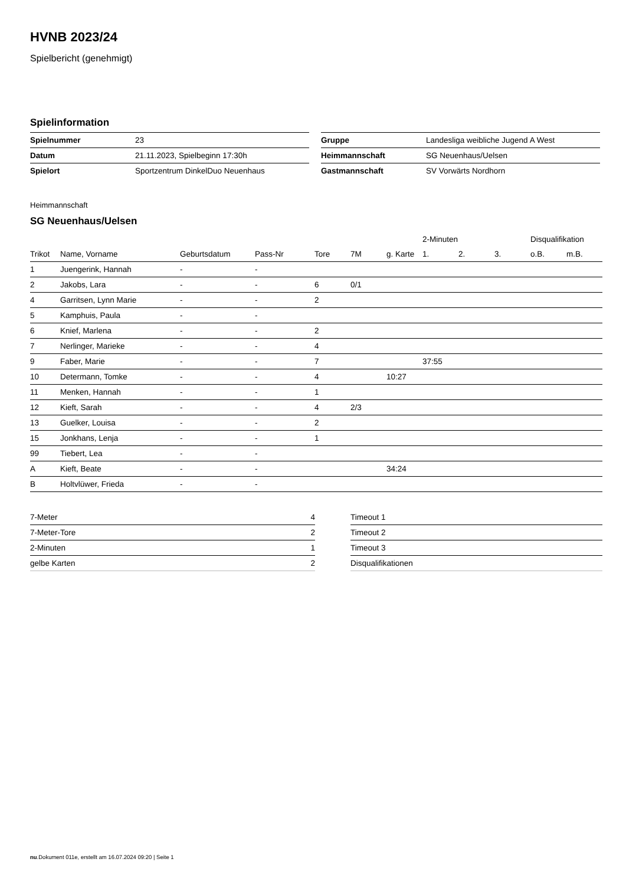HVNB 2023/24
Spielbericht (genehmigt)
Spielinformation
| Spielnummer | 23 |
| Datum | 21.11.2023, Spielbeginn 17:30h |
| Spielort | Sportzentrum DinkelDuo Neuenhaus |
| Gruppe | Landesliga weibliche Jugend A West |
| Heimmannschaft | SG Neuenhaus/Uelsen |
| Gastmannschaft | SV Vorwärts Nordhorn |
Heimmannschaft
SG Neuenhaus/Uelsen
| | | | | | | | 2-Minuten | | | Disqualifikation | |
| --- | --- | --- | --- | --- | --- | --- | --- | --- | --- | --- | --- |
| Trikot | Name, Vorname | Geburtsdatum | Pass-Nr | Tore | 7M | g. Karte | 1. | 2. | 3. | o.B. | m.B. |
| 1 | Juengerink, Hannah | - | - | | | | | | | | |
| 2 | Jakobs, Lara | - | - | 6 | 0/1 | | | | | | |
| 4 | Garritsen, Lynn Marie | - | - | 2 | | | | | | | |
| 5 | Kamphuis, Paula | - | - | | | | | | | | |
| 6 | Knief, Marlena | - | - | 2 | | | | | | | |
| 7 | Nerlinger, Marieke | - | - | 4 | | | | | | | |
| 9 | Faber, Marie | - | - | 7 | | | 37:55 | | | | |
| 10 | Determann, Tomke | - | - | 4 | | 10:27 | | | | | |
| 11 | Menken, Hannah | - | - | 1 | | | | | | | |
| 12 | Kieft, Sarah | - | - | 4 | 2/3 | | | | | | |
| 13 | Guelker, Louisa | - | - | 2 | | | | | | | |
| 15 | Jonkhans, Lenja | - | - | 1 | | | | | | | |
| 99 | Tiebert, Lea | - | - | | | | | | | | |
| A | Kieft, Beate | - | - | | | 34:24 | | | | | |
| B | Holtvlüwer, Frieda | - | - | | | | | | | | |
| 7-Meter | 4 |
| 7-Meter-Tore | 2 |
| 2-Minuten | 1 |
| gelbe Karten | 2 |
| Timeout 1 |
| Timeout 2 |
| Timeout 3 |
| Disqualifikationen |
nu.Dokument 011e, erstellt am 16.07.2024 09:20 | Seite 1